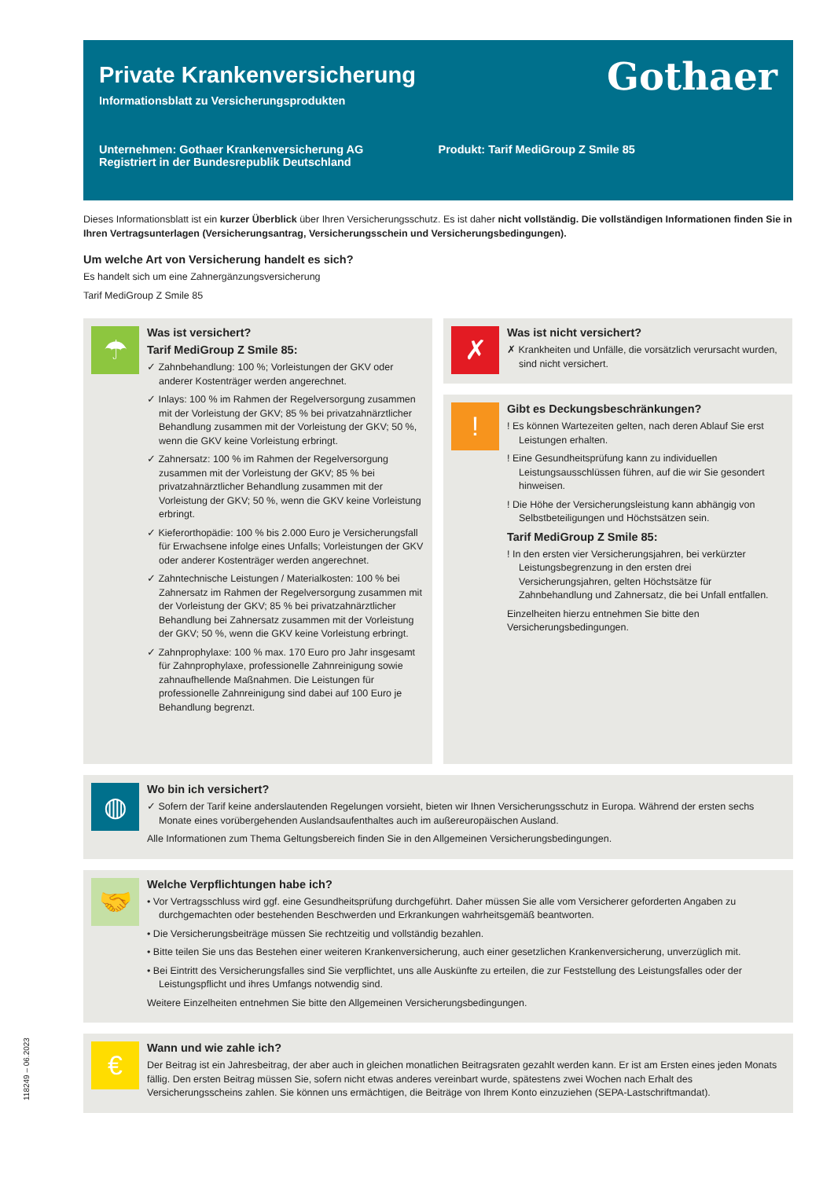Gothaer
Private Krankenversicherung
Informationsblatt zu Versicherungsprodukten
Unternehmen: Gothaer Krankenversicherung AG
Registriert in der Bundesrepublik Deutschland
Produkt: Tarif MediGroup Z Smile 85
Dieses Informationsblatt ist ein kurzer Überblick über Ihren Versicherungsschutz. Es ist daher nicht vollständig. Die vollständigen Informationen finden Sie in Ihren Vertragsunterlagen (Versicherungsantrag, Versicherungsschein und Versicherungsbedingungen).
Um welche Art von Versicherung handelt es sich?
Es handelt sich um eine Zahnergänzungsversicherung
Tarif MediGroup Z Smile 85
☂
Was ist versichert?
Tarif MediGroup Z Smile 85:
✓ Zahnbehandlung: 100 %; Vorleistungen der GKV oder anderer Kostenträger werden angerechnet.
✓ Inlays: 100 % im Rahmen der Regelversorgung zusammen mit der Vorleistung der GKV; 85 % bei privatzahnärztlicher Behandlung zusammen mit der Vorleistung der GKV; 50 %, wenn die GKV keine Vorleistung erbringt.
✓ Zahnersatz: 100 % im Rahmen der Regelversorgung zusammen mit der Vorleistung der GKV; 85 % bei privatzahnärztlicher Behandlung zusammen mit der Vorleistung der GKV; 50 %, wenn die GKV keine Vorleistung erbringt.
✓ Kieferorthopädie: 100 % bis 2.000 Euro je Versicherungsfall für Erwachsene infolge eines Unfalls; Vorleistungen der GKV oder anderer Kostenträger werden angerechnet.
✓ Zahntechnische Leistungen / Materialkosten: 100 % bei Zahnersatz im Rahmen der Regelversorgung zusammen mit der Vorleistung der GKV; 85 % bei privatzahnärztlicher Behandlung bei Zahnersatz zusammen mit der Vorleistung der GKV; 50 %, wenn die GKV keine Vorleistung erbringt.
✓ Zahnprophylaxe: 100 % max. 170 Euro pro Jahr insgesamt für Zahnprophylaxe, professionelle Zahnreinigung sowie zahnaufhellende Maßnahmen. Die Leistungen für professionelle Zahnreinigung sind dabei auf 100 Euro je Behandlung begrenzt.
✗
Was ist nicht versichert?
✗ Krankheiten und Unfälle, die vorsätzlich verursacht wurden, sind nicht versichert.
!
Gibt es Deckungsbeschränkungen?
! Es können Wartezeiten gelten, nach deren Ablauf Sie erst Leistungen erhalten.
! Eine Gesundheitsprüfung kann zu individuellen Leistungsausschlüssen führen, auf die wir Sie gesondert hinweisen.
! Die Höhe der Versicherungsleistung kann abhängig von Selbstbeteiligungen und Höchstsätzen sein.
Tarif MediGroup Z Smile 85:
! In den ersten vier Versicherungsjahren, bei verkürzter Leistungsbegrenzung in den ersten drei Versicherungsjahren, gelten Höchstsätze für Zahnbehandlung und Zahnersatz, die bei Unfall entfallen.
Einzelheiten hierzu entnehmen Sie bitte den Versicherungsbedingungen.
◍
Wo bin ich versichert?
✓ Sofern der Tarif keine anderslautenden Regelungen vorsieht, bieten wir Ihnen Versicherungsschutz in Europa. Während der ersten sechs Monate eines vorübergehenden Auslandsaufenthaltes auch im außereuropäischen Ausland.
Alle Informationen zum Thema Geltungsbereich finden Sie in den Allgemeinen Versicherungsbedingungen.
🤝
Welche Verpflichtungen habe ich?
• Vor Vertragsschluss wird ggf. eine Gesundheitsprüfung durchgeführt. Daher müssen Sie alle vom Versicherer geforderten Angaben zu durchgemachten oder bestehenden Beschwerden und Erkrankungen wahrheitsgemäß beantworten.
• Die Versicherungsbeiträge müssen Sie rechtzeitig und vollständig bezahlen.
• Bitte teilen Sie uns das Bestehen einer weiteren Krankenversicherung, auch einer gesetzlichen Krankenversicherung, unverzüglich mit.
• Bei Eintritt des Versicherungsfalles sind Sie verpflichtet, uns alle Auskünfte zu erteilen, die zur Feststellung des Leistungsfalles oder der Leistungspflicht und ihres Umfangs notwendig sind.
Weitere Einzelheiten entnehmen Sie bitte den Allgemeinen Versicherungsbedingungen.
€
Wann und wie zahle ich?
Der Beitrag ist ein Jahresbeitrag, der aber auch in gleichen monatlichen Beitragsraten gezahlt werden kann. Er ist am Ersten eines jeden Monats fällig. Den ersten Beitrag müssen Sie, sofern nicht etwas anderes vereinbart wurde, spätestens zwei Wochen nach Erhalt des Versicherungsscheins zahlen. Sie können uns ermächtigen, die Beiträge von Ihrem Konto einzuziehen (SEPA-Lastschriftmandat).
118249 – 06.2023